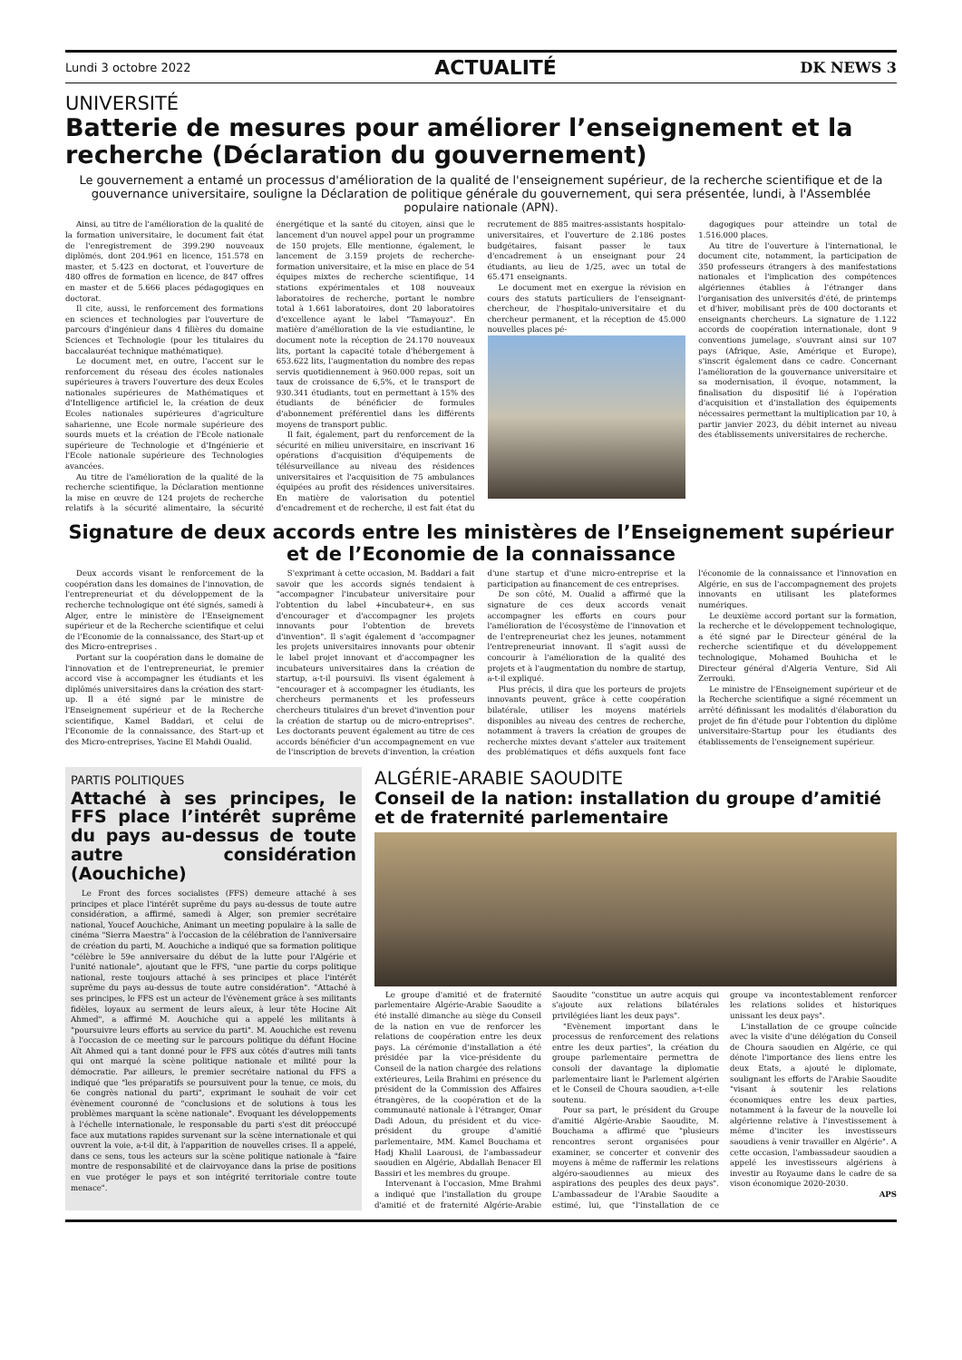Lundi 3 octobre 2022 ACTUALITÉ DK NEWS 3
UNIVERSITÉ
Batterie de mesures pour améliorer l’enseignement et la recherche (Déclaration du gouvernement)
Le gouvernement a entamé un processus d'amélioration de la qualité de l'enseignement supérieur, de la recherche scientifique et de la gouvernance universitaire, souligne la Déclaration de politique générale du gouvernement, qui sera présentée, lundi, à l'Assemblée populaire nationale (APN).
Ainsi, au titre de l'amélioration de la qualité de la formation universitaire, le document fait état de l'enregistrement de 399.290 nouveaux diplômés, dont 204.961 en licence, 151.578 en master, et 5.423 en doctorat, et l'ouverture de 480 offres de formation en licence, de 847 offres en master et de 5.666 places pédagogiques en doctorat.
Il cite, aussi, le renforcement des formations en sciences et technologies par l'ouverture de parcours d'ingénieur dans 4 filières du domaine Sciences et Technologie (pour les titulaires du baccalauréat technique mathématique).
Le document met, en outre, l'accent sur le renforcement du réseau des écoles nationales supérieures à travers l'ouverture des deux Ecoles nationales supérieures de Mathématiques et d'Intelligence artificiel le, la création de deux Ecoles nationales supérieures d'agriculture saharienne, une Ecole normale supérieure des sourds muets et la création de l'Ecole nationale supérieure de Technologie et d'Ingénierie et l'Ecole nationale supérieure des Technologies avancées.
Au titre de l'amélioration de la qualité de la recherche scientifique, la Déclaration mentionne la mise en œuvre de 124 projets de recherche relatifs à la sécurité alimentaire, la sécurité énergétique et la santé du citoyen, ainsi que le lancement d'un nouvel appel pour un programme de 150 projets. Elle mentionne, également, le lancement de 3.159 projets de recherche-formation universitaire, et la mise en place de 54 équipes mixtes de recherche scientifique, 14 stations expérimentales et 108 nouveaux laboratoires de recherche, portant le nombre total à 1.661 laboratoires, dont 20 laboratoires d'excellence ayant le label "Tamayouz". En matière d'amélioration de la vie estudiantine, le document note la réception de 24.170 nouveaux lits, portant la capacité totale d'hébergement à 653.622 lits, l'augmentation du nombre des repas servis quotidiennement à 960.000 repas, soit un taux de croissance de 6,5%, et le transport de 930.341 étudiants, tout en permettant à 15% des étudiants de bénéficier de formules d'abonnement préférentiel dans les différents moyens de transport public.
Il fait, également, part du renforcement de la sécurité en milieu universitaire, en inscrivant 16 opérations d'acquisition d'équipements de télésurveillance au niveau des résidences universitaires et l'acquisition de 75 ambulances équipées au profit des résidences universitaires. En matière de valorisation du potentiel d'encadrement et de recherche, il est fait état du recrutement de 885 maitres-assistants hospitalo-universitaires, et l'ouverture de 2.186 postes budgétaires, faisant passer le taux d'encadrement à un enseignant pour 24 étudiants, au lieu de 1/25, avec un total de 65.471 enseignants.
Le document met en exergue la révision en cours des statuts particuliers de l'enseignant-chercheur, de l'hospitalo-universitaire et du chercheur permanent, et la réception de 45.000 nouvelles places pé-
dagogiques pour atteindre un total de 1.516.000 places.
Au titre de l'ouverture à l'international, le document cite, notamment, la participation de 350 professeurs étrangers à des manifestations nationales et l'implication des compétences algériennes établies à l'étranger dans l'organisation des universités d'été, de printemps et d'hiver, mobilisant près de 400 doctorants et enseignants chercheurs. La signature de 1.122 accords de coopération internationale, dont 9 conventions jumelage, s'ouvrant ainsi sur 107 pays (Afrique, Asie, Amérique et Europe), s'inscrit également dans ce cadre. Concernant l'amélioration de la gouvernance universitaire et sa modernisation, il évoque, notamment, la finalisation du dispositif lié à l'opération d'acquisition et d'installation des équipements nécessaires permettant la multiplication par 10, à partir janvier 2023, du débit internet au niveau des établissements universitaires de recherche.
Signature de deux accords entre les ministères de l’Enseignement supérieur et de l’Economie de la connaissance
Deux accords visant le renforcement de la coopération dans les domaines de l'innovation, de l'entrepreneuriat et du développement de la recherche technologique ont été signés, samedi à Alger, entre le ministère de l'Enseignement supérieur et de la Recherche scientifique et celui de l'Economie de la connaissance, des Start-up et des Micro-entreprises .
Portant sur la coopération dans le domaine de l'innovation et de l'entrepreneuriat, le premier accord vise à accompagner les étudiants et les diplômés universitaires dans la création des start-up. Il a été signé par le ministre de l'Enseignement supérieur et de la Recherche scientifique, Kamel Baddari, et celui de l'Economie de la connaissance, des Start-up et des Micro-entreprises, Yacine El Mahdi Oualid.
S'exprimant à cette occasion, M. Baddari a fait savoir que les accords signés tendaient à "accompagner l'incubateur universitaire pour l'obtention du label +incubateur+, en sus d'encourager et d'accompagner les projets innovants pour l'obtention de brevets d'invention". Il s'agit également d 'accompagner les projets universitaires innovants pour obtenir le label projet innovant et d'accompagner les incubateurs universitaires dans la création de startup, a-t-il poursuivi. Ils visent également à "encourager et à accompagner les étudiants, les chercheurs permanents et les professeurs chercheurs titulaires d'un brevet d'invention pour la création de startup ou de micro-entreprises". Les doctorants peuvent également au titre de ces accords bénéficier d'un accompagnement en vue de l'inscription de brevets d'invention, la création d'une startup et d'une micro-entreprise et la participation au financement de ces entreprises.
De son côté, M. Oualid a affirmé que la signature de ces deux accords venait accompagner les efforts en cours pour l'amélioration de l'écosystème de l'innovation et de l'entrepreneuriat chez les jeunes, notamment l'entrepreneuriat innovant. Il s'agit aussi de concourir à l'amélioration de la qualité des projets et à l'augmentation du nombre de startup, a-t-il expliqué.
Plus précis, il dira que les porteurs de projets innovants peuvent, grâce à cette coopération bilatérale, utiliser les moyens matériels disponibles au niveau des centres de recherche, notamment à travers la création de groupes de recherche mixtes devant s'atteler aux traitement des problématiques et défis auxquels font face l'économie de la connaissance et l'innovation en Algérie, en sus de l'accompagnement des projets innovants en utilisant les plateformes numériques.
Le deuxième accord portant sur la formation, la recherche et le développement technologique, a été signé par le Directeur général de la recherche scientifique et du développement technologique, Mohamed Bouhicha et le Directeur général d'Algeria Venture, Sid Ali Zerrouki.
Le ministre de l'Enseignement supérieur et de la Recherche scientifique a signé récemment un arrêté définissant les modalités d'élaboration du projet de fin d'étude pour l'obtention du diplôme universitaire-Startup pour les étudiants des établissements de l'enseignement supérieur.
PARTIS POLITIQUES
Attaché à ses principes, le FFS place l’intérêt suprême du pays au-dessus de toute autre considération (Aouchiche)
Le Front des forces socialistes (FFS) demeure attaché à ses principes et place l'intérêt suprême du pays au-dessus de toute autre considération, a affirmé, samedi à Alger, son premier secrétaire national, Youcef Aouchiche, Animant un meeting populaire à la salle de cinéma "Sierra Maestra" à l'occasion de la célébration de l'anniversaire de création du parti, M. Aouchiche a indiqué que sa formation politique "célèbre le 59e anniversaire du début de la lutte pour l'Algérie et l'unité nationale", ajoutant que le FFS, "une partie du corps politique national, reste toujours attaché à ses principes et place l'intérêt suprême du pays au-dessus de toute autre considération". "Attaché à ses principes, le FFS est un acteur de l'évènement grâce à ses militants fidèles, loyaux au serment de leurs aïeux, à leur tête Hocine Aït Ahmed", a affirmé M. Aouchiche qui a appelé les militants à "poursuivre leurs efforts au service du parti". M. Aouchiche est revenu à l'occasion de ce meeting sur le parcours politique du défunt Hocine Aït Ahmed qui a tant donné pour le FFS aux côtés d'autres mili tants qui ont marqué la scène politique nationale et milité pour la démocratie. Par ailleurs, le premier secrétaire national du FFS a indiqué que "les préparatifs se poursuivent pour la tenue, ce mois, du 6e congrès national du parti", exprimant le souhait de voir cet évènement couronné de "conclusions et de solutions à tous les problèmes marquant la scène nationale". Evoquant les développements à l'échelle internationale, le responsable du parti s'est dit préoccupé face aux mutations rapides survenant sur la scène internationale et qui ouvrent la voie, a-t-il dit, à l'apparition de nouvelles crises. Il a appelé, dans ce sens, tous les acteurs sur la scène politique nationale à "faire montre de responsabilité et de clairvoyance dans la prise de positions en vue protéger le pays et son intégrité territoriale contre toute menace".
ALGÉRIE-ARABIE SAOUDITE
Conseil de la nation: installation du groupe d’amitié et de fraternité parlementaire
Le groupe d'amitié et de fraternité parlementaire Algérie-Arabie Saoudite a été installé dimanche au siège du Conseil de la nation en vue de renforcer les relations de coopération entre les deux pays. La cérémonie d'installation a été présidée par la vice-présidente du Conseil de la nation chargée des relations extérieures, Leila Brahimi en présence du président de la Commission des Affaires étrangères, de la coopération et de la communauté nationale à l'étranger, Omar Dadi Adoun, du président et du vice-président du groupe d'amitié parlementaire, MM. Kamel Bouchama et Hadj Khalil Laarousi, de l'ambassadeur saoudien en Algérie, Abdallah Benacer El Bassiri et les membres du groupe.
Intervenant à l'occasion, Mme Brahmi a indiqué que l'installation du groupe d'amitié et de fraternité Algérie-Arabie Saoudite "constitue un autre acquis qui s'ajoute aux relations bilatérales privilégiées liant les deux pays".
"Evènement important dans le processus de renforcement des relations entre les deux parties", la création du groupe parlementaire permettra de consoli der davantage la diplomatie parlementaire liant le Parlement algérien et le Conseil de Choura saoudien, a-t-elle soutenu.
Pour sa part, le président du Groupe d'amitié Algérie-Arabie Saoudite, M. Bouchama a affirmé que "plusieurs rencontres seront organisées pour examiner, se concerter et convenir des moyens à même de raffermir les relations algéro-saoudiennes au mieux des aspirations des peuples des deux pays". L'ambassadeur de l'Arabie Saoudite a estimé, lui, que "l'installation de ce groupe va incontestablement renforcer les relations solides et historiques unissant les deux pays".
L'installation de ce groupe coïncide avec la visite d'une délégation du Conseil de Choura saoudien en Algérie, ce qui dénote l'importance des liens entre les deux Etats, a ajouté le diplomate, soulignant les efforts de l'Arabie Saoudite "visant à soutenir les relations économiques entre les deux parties, notamment à la faveur de la nouvelle loi algérienne relative à l'investissement à même d'inciter les investisseurs saoudiens à venir travailler en Algérie". A cette occasion, l'ambassadeur saoudien a appelé les investisseurs algériens à investir au Royaume dans le cadre de sa vison économique 2020-2030.
APS